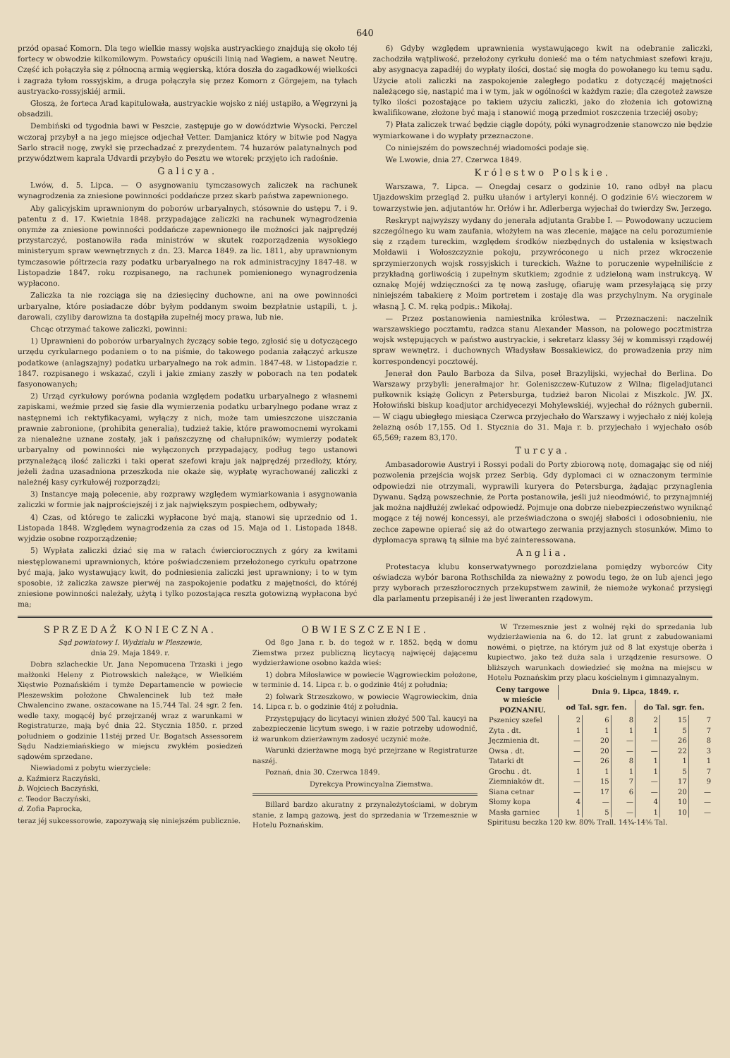640
przód opasać Komorn. Dla tego wielkie massy wojska austryackiego znajdują się około téj fortecy w obwodzie kilkomilowym. Powstańcy opuścili linią nad Wagiem, a nawet Neutrę. Część ich połączyła się z północną armią węgierską, która doszła do zagadkowéj wielkości i zagraża tyłom rossyjskim, a druga połączyła się przez Komorn z Görgejem, na tyłach austryacko-rossyjskiéj armii.
Głoszą, że forteca Arad kapitulowała, austryackie wojsko z niéj ustąpiło, a Węgrzyni ją obsadzili.
Dembiński od tygodnia bawi w Peszcie, zastępuje go w dowództwie Wysocki. Perczel wczoraj przybył a na jego miejsce odjechał Vetter. Damjanicz który w bitwie pod Nagya Sarlo stracił nogę, zwykł się przechadzać z prezydentem. 74 huzarów palatynalnych pod przywództwem kaprala Udvardi przybyło do Pesztu we wtorek; przyjęto ich radośnie.
Galicya.
Lwów, d. 5. Lipca. — O asygnowaniu tymczasowych zaliczek na rachunek wynagrodzenia za zniesione powinności poddańcze przez skarb państwa zapewnionego.
Aby galicyjskim uprawnionym do poborów urbaryalnych, stósownie do ustępu 7. i 9. patentu z d. 17. Kwietnia 1848. przypadające zaliczki na rachunek wynagrodzenia onymże za zniesione powinności poddańcze zapewnionego ile możności jak najprędzéj przystarczyć, postanowiła rada ministrów w skutek rozporządzenia wysokiego ministeryum spraw wewnętrznych z dn. 23. Marca 1849. za lic. 1811, aby uprawnionym tymczasowie półtrzecia razy podatku urbaryalnego na rok administracyjny 1847-48. w Listopadzie 1847. roku rozpisanego, na rachunek pomienionego wynagrodzenia wypłacono.
Zaliczka ta nie rozciąga się na dziesięciny duchowne, ani na owe powinności urbaryalne, które posiadacze dóbr byłym poddanym swoim bezpłatnie ustąpili, t. j. darowali, czyliby darowizna ta dostąpiła zupełnéj mocy prawa, lub nie.
Chcąc otrzymać takowe zaliczki, powinni:
1) Uprawnieni do poborów urbaryalnych życzący sobie tego, zgłosić się u dotyczącego urzędu cyrkularnego podaniem o to na piśmie, do takowego podania załączyć arkusze podatkowe (anlagszajny) podatku urbaryalnego na rok admin. 1847-48. w Listopadzie r. 1847. rozpisanego i wskazać, czyli i jakie zmiany zaszły w poborach na ten podatek fasyonowanych;
2) Urząd cyrkułowy porówna podania względem podatku urbaryalnego z własnemi zapiskami, weźmie przed się fasie dla wymierzenia podatku urbarylnego podane wraz z następnemi ich rektyfikacyami, wyłączy z nich, może tam umieszczone uiszczania prawnie zabronione, (prohibita generalia), tudzież takie, które prawomocnemi wyrokami za nienależne uznane zostały, jak i pańszczyznę od chałupników; wymierzy podatek urbaryalny od powinności nie wyłączonych przypadający, podług tego ustanowi przynależącą ilość zaliczki i taki operat szefowi kraju jak najprędzéj przedłoży, który, jeżeli żadna uzasadniona przeszkoda nie okaże się, wypłatę wyrachowanéj zaliczki z należnéj kasy cyrkułowéj rozporządzi;
3) Instancye mają polecenie, aby rozprawy względem wymiarkowania i asygnowania zaliczki w formie jak najprościejszéj i z jak największym pospiechem, odbywały;
4) Czas, od którego te zaliczki wypłacone być mają, stanowi się uprzednio od 1. Listopada 1848. Względem wynagrodzenia za czas od 15. Maja od 1. Listopada 1848. wyjdzie osobne rozporządzenie;
5) Wypłata zaliczki dziać się ma w ratach ćwierciorocznych z góry za kwitami niestęplowanemi uprawnionych, które poświadczeniem przełożonego cyrkułu opatrzone być mają, jako wystawujący kwit, do podniesienia zaliczki jest uprawniony; i to w tym sposobie, iż zaliczka zawsze pierwéj na zaspokojenie podatku z majętności, do któréj zniesione powinności należały, użytą i tylko pozostająca reszta gotowizną wypłacona być ma;
6) Gdyby względem uprawnienia wystawującego kwit na odebranie zaliczki, zachodziła wątpliwość, przełożony cyrkułu donieść ma o tém natychmiast szefowi kraju, aby asygnacya zapadłéj do wypłaty ilości, dostać się mogła do powołanego ku temu sądu. Użycie atoli zaliczki na zaspokojenie zaległego podatku z dotyczącéj majętności należącego się, nastąpić ma i w tym, jak w ogólności w każdym razie; dla czegoteż zawsze tylko ilości pozostające po takiem użyciu zaliczki, jako do złożenia ich gotowizną kwalifikowane, złożone być mają i stanowić mogą przedmiot roszczenia trzeciéj osoby;
7) Płata zaliczek trwać będzie ciągle dopóty, póki wynagrodzenie stanowczo nie będzie wymiarkowane i do wypłaty przeznaczone.
Co niniejszém do powszechnéj wiadomości podaje się.
We Lwowie, dnia 27. Czerwca 1849.
Królestwo Polskie.
Warszawa, 7. Lipca. — Onegdaj cesarz o godzinie 10. rano odbył na placu Ujazdowskim przegląd 2. pułku ułanów i artyleryi konnéj. O godzinie 6½ wieczorem w towarzystwie jen. adjutantów hr. Orłów i hr. Adlerberga wyjechał do twierdzy Sw. Jerzego.
Reskrypt najwyższy wydany do jenerała adjutanta Grabbe I. — Powodowany uczuciem szczególnego ku wam zaufania, włożyłem na was zlecenie, mające na celu porozumienie się z rządem tureckim, względem środków niezbędnych do ustalenia w księstwach Mołdawii i Wołoszczyznie pokoju, przywróconego u nich przez wkroczenie sprzymierzonych wojsk rossyjskich i tureckich. Ważne to poruczenie wypełniliście z przykładną gorliwością i zupełnym skutkiem; zgodnie z udzieloną wam instrukcyą. W oznakę Mojéj wdzięczności za tę nową zasługę, ofiaruję wam przesyłającą się przy niniejszém tabakierę z Moim portretem i zostaję dla was przychylnym. Na oryginale własną J. C. M. ręką podpis.: Mikołaj.
— Przez postanowienia namiestnika królestwa. — Przeznaczeni: naczelnik warszawskiego pocztamtu, radzca stanu Alexander Masson, na polowego pocztmistrza wojsk wstępujących w państwo austryackie, i sekretarz klassy 3éj w kommissyi rządowéj spraw wewnętrz. i duchownych Władysław Bossakiewicz, do prowadzenia przy nim korrespondencyi pocztowéj.
Jenerał don Paulo Barboza da Silva, poseł Brazylijski, wyjechał do Berlina. Do Warszawy przybyli: jenerałmajor hr. Goleniszczew-Kutuzow z Wilna; fligeladjutanci pułkownik książę Golicyn z Petersburga, tudzież baron Nicolai z Miszkolc. JW. JX. Hołowiński biskup koadjutor archidyecezyi Mohylewskiéj, wyjechał do różnych gubernii. — W ciągu ubiegłego miesiąca Czerwca przyjechało do Warszawy i wyjechało z niéj koleją żelazną osób 17,155. Od 1. Stycznia do 31. Maja r. b. przyjechało i wyjechało osób 65,569; razem 83,170.
Turcya.
Ambasadorowie Austryi i Rossyi podali do Porty zbiorową notę, domagając się od niéj pozwolenia przejścia wojsk przez Serbią. Gdy dyplomaci ci w oznaczonym terminie odpowiedzi nie otrzymali, wyprawili kuryera do Petersburga, żądając przynaglenia Dywanu. Sądzą powszechnie, że Porta postanowiła, jeśli już nieodmówić, to przynajmniéj jak można najdłużéj zwlekać odpowiedź. Pojmuje ona dobrze niebezpieczeństwo wyniknąć mogące z téj nowéj koncessyi, ale przeświadczona o swojéj słabości i odosobnieniu, nie zechce zapewne opierać się aż do otwartego zerwania przyjaznych stosunków. Mimo to dyplomacya sprawą tą silnie ma być zainteressowana.
Anglia.
Protestacya klubu konserwatywnego porozdzielana pomiędzy wyborców City oświadcza wybór barona Rothschilda za nieważny z powodu tego, że on lub ajenci jego przy wyborach przeszłorocznych przekupstwem zawinił, że niemoże wykonać przysięgi dla parlamentu przepisanéj i że jest liweranten rządowym.
SPRZEDAŻ KONIECZNA.
Sąd powiatowy I. Wydziału w Pleszewie,
dnia 29. Maja 1849. r.
Dobra szlacheckie Ur. Jana Nepomucena Trzaski i jego małżonki Heleny z Piotrowskich należące, w Wielkiém Xięstwie Poznańskiém i tymże Departamencie w powiecie Pleszewskim położone Chwalencinek lub też małe Chwalencino zwane, oszacowane na 15,744 Tal. 24 sgr. 2 fen. wedle taxy, mogącéj być przejrzanéj wraz z warunkami w Registraturze, mają być dnia 22. Stycznia 1850. r. przed południem o godzinie 11stéj przed Ur. Bogatsch Assessorem Sądu Nadziemiańskiego w miejscu zwykłém posiedzeń sądowém sprzedane.
Niewiadomi z pobytu wierzyciele:
a. Kaźmierz Raczyński,
b. Wojciech Baczyński,
c. Teodor Baczyński,
d. Zofia Paprocka,
teraz jéj sukcessorowie, zapozywają się niniejszém publicznie.
OBWIESZCZENIE.
Od 8go Jana r. b. do tegoż w r. 1852. będą w domu Ziemstwa przez publiczną licytacyą najwięcéj dającemu wydzierżawione osobno każda wieś:
1) dobra Miłosławice w powiecie Wągrowieckim położone, w terminie d. 14. Lipca r. b. o godzinie 4téj z południa;
2) folwark Strzeszkowo, w powiecie Wągrowieckim, dnia 14. Lipca r. b. o godzinie 4téj z południa.
Przystępujący do licytacyi winien złożyć 500 Tal. kaucyi na zabezpieczenie licytum swego, i w razie potrzeby udowodnić, iż warunkom dzierżawnym zadosyć uczynić może.
Warunki dzierżawne mogą być przejrzane w Registraturze naszéj.
Poznań, dnia 30. Czerwca 1849.
Dyrekcya Prowincyalna Ziemstwa.
Billard bardzo akuratny z przynależytościami, w dobrym stanie, z lampą gazową, jest do sprzedania w Trzemesznie w Hotelu Poznańskim.
W Trzemesznie jest z wolnéj ręki do sprzedania lub wydzierżawienia na 6. do 12. lat grunt z zabudowaniami nowémi, o piętrze, na którym już od 8 lat exystuje oberża i kupiectwo, jako też duża sala i urządzenie resursowe. O bliższych warunkach dowiedzieć się można na miejscu w Hotelu Poznańskim przy placu kościelnym i gimnazyalnym.
| Ceny targowe w mieście POZNANIU. | Dnia 9. Lipca, 1849. r. | | | | | |
| --- | --- | --- | --- | --- | --- | --- |
| | od Tal. sgr. fen. | | | do Tal. sgr. fen. | | |
| Pszenicy szefel | 2 | 6 | 8 | 2 | 15 | 7 |
| Zyta . dt. | 1 | 1 | 1 | 1 | 5 | 7 |
| Jęczmienia dt. | — | 20 | — | — | 26 | 8 |
| Owsa . dt. | — | 20 | — | — | 22 | 3 |
| Tatarki dt | — | 26 | 8 | 1 | 1 | 1 |
| Grochu . dt. | 1 | 1 | 1 | 1 | 5 | 7 |
| Ziemniaków dt. | — | 15 | 7 | — | 17 | 9 |
| Siana cetnar | — | 17 | 6 | — | 20 | — |
| Słomy kopa | 4 | — | — | 4 | 10 | — |
| Masła garniec | 1 | 5 | — | 1 | 10 | — |
Spiritusu beczka 120 kw. 80% Trall. 14¾-14⅚ Tal.